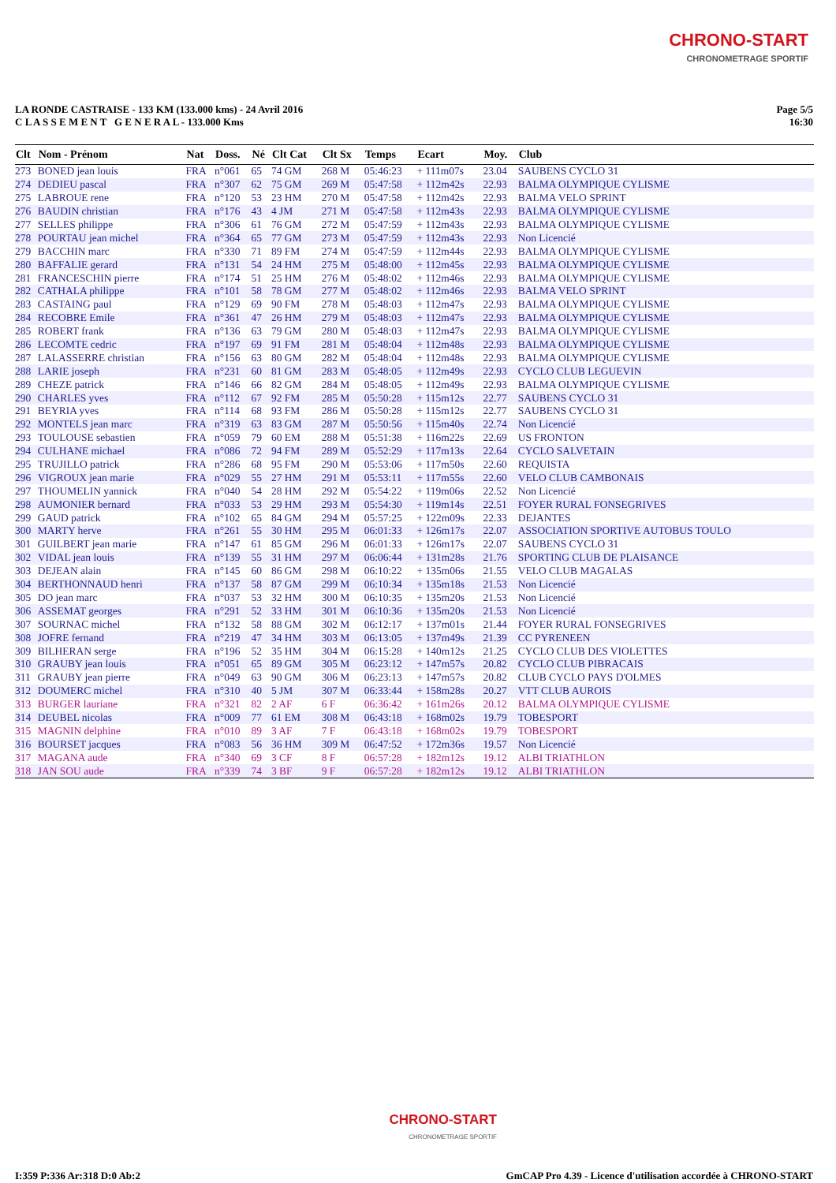CHRONO-START
CHRONOMETRAGE SPORTIF
LA RONDE CASTRAISE - 133 KM (133.000 kms) - 24 Avril 2016
C L A S S E M E N T G E N E R A L - 133.000 Kms
Page 5/5
16:30
| Clt | Nom - Prénom | Nat | Doss. | Né | Clt Cat | Clt Sx | Temps | Ecart | Moy. | Club |
| --- | --- | --- | --- | --- | --- | --- | --- | --- | --- | --- |
| 273 | BONED jean louis | FRA | n°061 | 65 | 74 GM | 268 M | 05:46:23 | + 111m07s | 23.04 | SAUBENS CYCLO 31 |
| 274 | DEDIEU pascal | FRA | n°307 | 62 | 75 GM | 269 M | 05:47:58 | + 112m42s | 22.93 | BALMA OLYMPIQUE CYLISME |
| 275 | LABROUE rene | FRA | n°120 | 53 | 23 HM | 270 M | 05:47:58 | + 112m42s | 22.93 | BALMA VELO SPRINT |
| 276 | BAUDIN christian | FRA | n°176 | 43 | 4 JM | 271 M | 05:47:58 | + 112m43s | 22.93 | BALMA OLYMPIQUE CYLISME |
| 277 | SELLES philippe | FRA | n°306 | 61 | 76 GM | 272 M | 05:47:59 | + 112m43s | 22.93 | BALMA OLYMPIQUE CYLISME |
| 278 | POURTAU jean michel | FRA | n°364 | 65 | 77 GM | 273 M | 05:47:59 | + 112m43s | 22.93 | Non Licencié |
| 279 | BACCHIN marc | FRA | n°330 | 71 | 89 FM | 274 M | 05:47:59 | + 112m44s | 22.93 | BALMA OLYMPIQUE CYLISME |
| 280 | BAFFALIE gerard | FRA | n°131 | 54 | 24 HM | 275 M | 05:48:00 | + 112m45s | 22.93 | BALMA OLYMPIQUE CYLISME |
| 281 | FRANCESCHIN pierre | FRA | n°174 | 51 | 25 HM | 276 M | 05:48:02 | + 112m46s | 22.93 | BALMA OLYMPIQUE CYLISME |
| 282 | CATHALA philippe | FRA | n°101 | 58 | 78 GM | 277 M | 05:48:02 | + 112m46s | 22.93 | BALMA VELO SPRINT |
| 283 | CASTAING paul | FRA | n°129 | 69 | 90 FM | 278 M | 05:48:03 | + 112m47s | 22.93 | BALMA OLYMPIQUE CYLISME |
| 284 | RECOBRE Emile | FRA | n°361 | 47 | 26 HM | 279 M | 05:48:03 | + 112m47s | 22.93 | BALMA OLYMPIQUE CYLISME |
| 285 | ROBERT frank | FRA | n°136 | 63 | 79 GM | 280 M | 05:48:03 | + 112m47s | 22.93 | BALMA OLYMPIQUE CYLISME |
| 286 | LECOMTE cedric | FRA | n°197 | 69 | 91 FM | 281 M | 05:48:04 | + 112m48s | 22.93 | BALMA OLYMPIQUE CYLISME |
| 287 | LALASSERRE christian | FRA | n°156 | 63 | 80 GM | 282 M | 05:48:04 | + 112m48s | 22.93 | BALMA OLYMPIQUE CYLISME |
| 288 | LARIE joseph | FRA | n°231 | 60 | 81 GM | 283 M | 05:48:05 | + 112m49s | 22.93 | CYCLO CLUB LEGUEVIN |
| 289 | CHEZE patrick | FRA | n°146 | 66 | 82 GM | 284 M | 05:48:05 | + 112m49s | 22.93 | BALMA OLYMPIQUE CYLISME |
| 290 | CHARLES yves | FRA | n°112 | 67 | 92 FM | 285 M | 05:50:28 | + 115m12s | 22.77 | SAUBENS CYCLO 31 |
| 291 | BEYRIA yves | FRA | n°114 | 68 | 93 FM | 286 M | 05:50:28 | + 115m12s | 22.77 | SAUBENS CYCLO 31 |
| 292 | MONTELS jean marc | FRA | n°319 | 63 | 83 GM | 287 M | 05:50:56 | + 115m40s | 22.74 | Non Licencié |
| 293 | TOULOUSE sebastien | FRA | n°059 | 79 | 60 EM | 288 M | 05:51:38 | + 116m22s | 22.69 | US FRONTON |
| 294 | CULHANE michael | FRA | n°086 | 72 | 94 FM | 289 M | 05:52:29 | + 117m13s | 22.64 | CYCLO SALVETAIN |
| 295 | TRUJILLO patrick | FRA | n°286 | 68 | 95 FM | 290 M | 05:53:06 | + 117m50s | 22.60 | REQUISTA |
| 296 | VIGROUX jean marie | FRA | n°029 | 55 | 27 HM | 291 M | 05:53:11 | + 117m55s | 22.60 | VELO CLUB CAMBONAIS |
| 297 | THOUMELIN yannick | FRA | n°040 | 54 | 28 HM | 292 M | 05:54:22 | + 119m06s | 22.52 | Non Licencié |
| 298 | AUMONIER bernard | FRA | n°033 | 53 | 29 HM | 293 M | 05:54:30 | + 119m14s | 22.51 | FOYER RURAL FONSEGRIVES |
| 299 | GAUD patrick | FRA | n°102 | 65 | 84 GM | 294 M | 05:57:25 | + 122m09s | 22.33 | DEJANTES |
| 300 | MARTY herve | FRA | n°261 | 55 | 30 HM | 295 M | 06:01:33 | + 126m17s | 22.07 | ASSOCIATION SPORTIVE AUTOBUS TOULO |
| 301 | GUILBERT jean marie | FRA | n°147 | 61 | 85 GM | 296 M | 06:01:33 | + 126m17s | 22.07 | SAUBENS CYCLO 31 |
| 302 | VIDAL jean louis | FRA | n°139 | 55 | 31 HM | 297 M | 06:06:44 | + 131m28s | 21.76 | SPORTING CLUB DE PLAISANCE |
| 303 | DEJEAN alain | FRA | n°145 | 60 | 86 GM | 298 M | 06:10:22 | + 135m06s | 21.55 | VELO CLUB MAGALAS |
| 304 | BERTHONNAUD henri | FRA | n°137 | 58 | 87 GM | 299 M | 06:10:34 | + 135m18s | 21.53 | Non Licencié |
| 305 | DO jean marc | FRA | n°037 | 53 | 32 HM | 300 M | 06:10:35 | + 135m20s | 21.53 | Non Licencié |
| 306 | ASSEMAT georges | FRA | n°291 | 52 | 33 HM | 301 M | 06:10:36 | + 135m20s | 21.53 | Non Licencié |
| 307 | SOURNAC michel | FRA | n°132 | 58 | 88 GM | 302 M | 06:12:17 | + 137m01s | 21.44 | FOYER RURAL FONSEGRIVES |
| 308 | JOFRE fernand | FRA | n°219 | 47 | 34 HM | 303 M | 06:13:05 | + 137m49s | 21.39 | CC PYRENEEN |
| 309 | BILHERAN serge | FRA | n°196 | 52 | 35 HM | 304 M | 06:15:28 | + 140m12s | 21.25 | CYCLO CLUB DES VIOLETTES |
| 310 | GRAUBY jean louis | FRA | n°051 | 65 | 89 GM | 305 M | 06:23:12 | + 147m57s | 20.82 | CYCLO CLUB PIBRACAIS |
| 311 | GRAUBY jean pierre | FRA | n°049 | 63 | 90 GM | 306 M | 06:23:13 | + 147m57s | 20.82 | CLUB CYCLO PAYS D'OLMES |
| 312 | DOUMERC michel | FRA | n°310 | 40 | 5 JM | 307 M | 06:33:44 | + 158m28s | 20.27 | VTT CLUB AUROIS |
| 313 | BURGER lauriane | FRA | n°321 | 82 | 2 AF | 6 F | 06:36:42 | + 161m26s | 20.12 | BALMA OLYMPIQUE CYLISME |
| 314 | DEUBEL nicolas | FRA | n°009 | 77 | 61 EM | 308 M | 06:43:18 | + 168m02s | 19.79 | TOBESPORT |
| 315 | MAGNIN delphine | FRA | n°010 | 89 | 3 AF | 7 F | 06:43:18 | + 168m02s | 19.79 | TOBESPORT |
| 316 | BOURSET jacques | FRA | n°083 | 56 | 36 HM | 309 M | 06:47:52 | + 172m36s | 19.57 | Non Licencié |
| 317 | MAGANA aude | FRA | n°340 | 69 | 3 CF | 8 F | 06:57:28 | + 182m12s | 19.12 | ALBI TRIATHLON |
| 318 | JAN SOU aude | FRA | n°339 | 74 | 3 BF | 9 F | 06:57:28 | + 182m12s | 19.12 | ALBI TRIATHLON |
CHRONO-START
CHRONOMETRAGE SPORTIF
I:359 P:336 Ar:318 D:0 Ab:2 GmCAP Pro 4.39 - Licence d'utilisation accordée à CHRONO-START